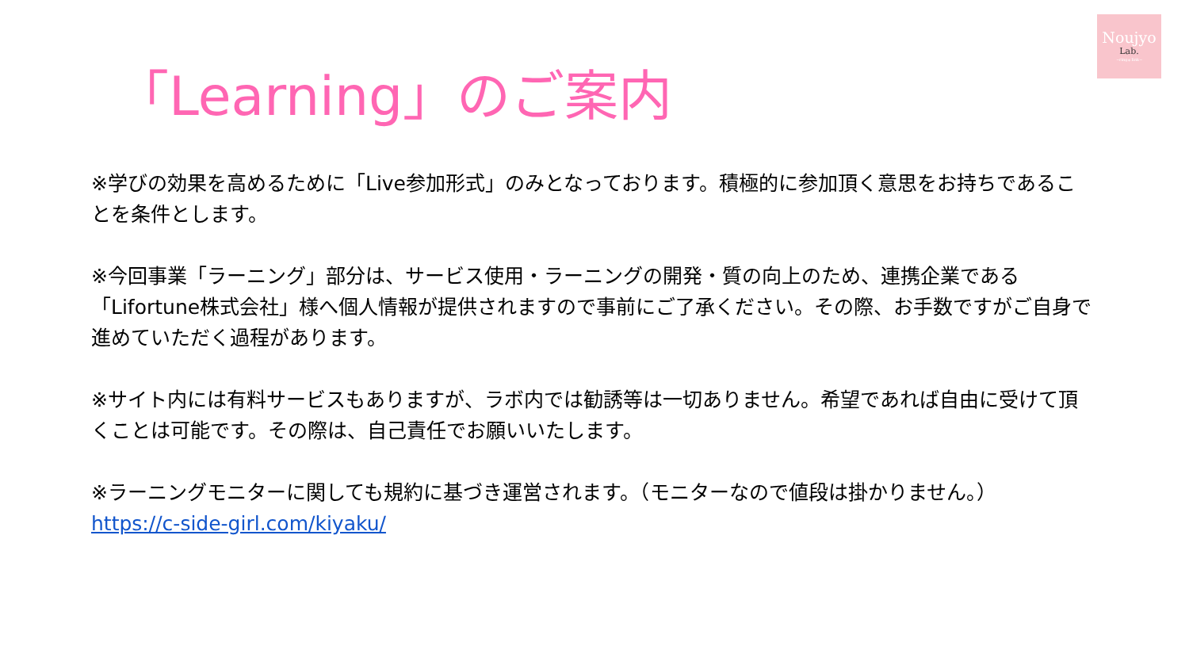Noujyo
Lab.
~ring＊link~
「Learning」のご案内
※学びの効果を高めるために「Live参加形式」のみとなっております。積極的に参加頂く意思をお持ちであることを条件とします。
※今回事業「ラーニング」部分は、サービス使用・ラーニングの開発・質の向上のため、連携企業である「Lifortune株式会社」様へ個人情報が提供されますので事前にご了承ください。その際、お手数ですがご自身で進めていただく過程があります。
※サイト内には有料サービスもありますが、ラボ内では勧誘等は一切ありません。希望であれば自由に受けて頂くことは可能です。その際は、自己責任でお願いいたします。
※ラーニングモニターに関しても規約に基づき運営されます。（モニターなので値段は掛かりません。）
https://c-side-girl.com/kiyaku/